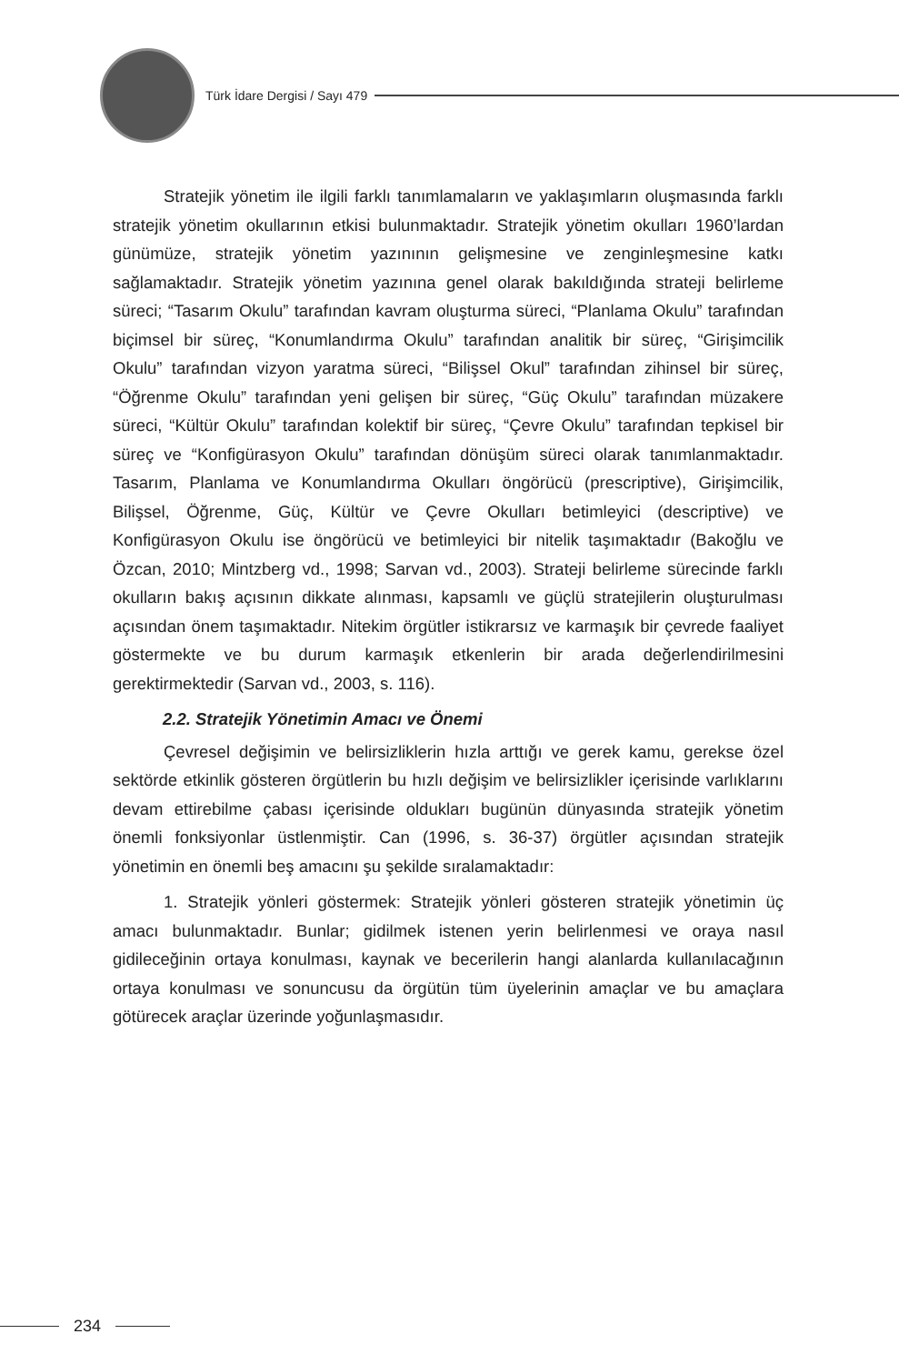Türk İdare Dergisi / Sayı 479
Stratejik yönetim ile ilgili farklı tanımlamaların ve yaklaşımların oluşmasında farklı stratejik yönetim okullarının etkisi bulunmaktadır. Stratejik yönetim okulları 1960’lardan günümüze, stratejik yönetim yazınının gelişmesine ve zenginleşmesine katkı sağlamaktadır. Stratejik yönetim yazınına genel olarak bakıldığında strateji belirleme süreci; “Tasarım Okulu” tarafından kavram oluşturma süreci, “Planlama Okulu” tarafından biçimsel bir süreç, “Konumlandırma Okulu” tarafından analitik bir süreç, “Girişimcilik Okulu” tarafından vizyon yaratma süreci, “Bilişsel Okul” tarafından zihinsel bir süreç, “Öğrenme Okulu” tarafından yeni gelişen bir süreç, “Güç Okulu” tarafından müzakere süreci, “Kültür Okulu” tarafından kolektif bir süreç, “Çevre Okulu” tarafından tepkisel bir süreç ve “Konfigürasyon Okulu” tarafından dönüşüm süreci olarak tanımlanmaktadır. Tasarım, Planlama ve Konumlandırma Okulları öngörücü (prescriptive), Girişimcilik, Bilişsel, Öğrenme, Güç, Kültür ve Çevre Okulları betimleyici (descriptive) ve Konfigürasyon Okulu ise öngörücü ve betimleyici bir nitelik taşımaktadır (Bakoğlu ve Özcan, 2010; Mintzberg vd., 1998; Sarvan vd., 2003). Strateji belirleme sürecinde farklı okulların bakış açısının dikkate alınması, kapsamlı ve güçlü stratejilerin oluşturulması açısından önem taşımaktadır. Nitekim örgütler istikrarsız ve karmaşık bir çevrede faaliyet göstermekte ve bu durum karmaşık etkenlerin bir arada değerlendirilmesini gerektirmektedir (Sarvan vd., 2003, s. 116).
2.2. Stratejik Yönetimin Amacı ve Önemi
Çevresel değişimin ve belirsizliklerin hızla arttığı ve gerek kamu, gerekse özel sektörde etkinlik gösteren örgütlerin bu hızlı değişim ve belirsizlikler içerisinde varlıklarını devam ettirebilme çabası içerisinde oldukları bugünün dünyasında stratejik yönetim önemli fonksiyonlar üstlenmiştir. Can (1996, s. 36-37) örgütler açısından stratejik yönetimin en önemli beş amacını şu şekilde sıralamaktadır:
1. Stratejik yönleri göstermek: Stratejik yönleri gösteren stratejik yönetimin üç amacı bulunmaktadır. Bunlar; gidilmek istenen yerin belirlenmesi ve oraya nasıl gidileceğinin ortaya konulması, kaynak ve becerilerin hangi alanlarda kullanılacağının ortaya konulması ve sonuncusu da örgütün tüm üyelerinin amaçlar ve bu amaçlara götürecek araçlar üzerinde yoğunlaşmasıdır.
234